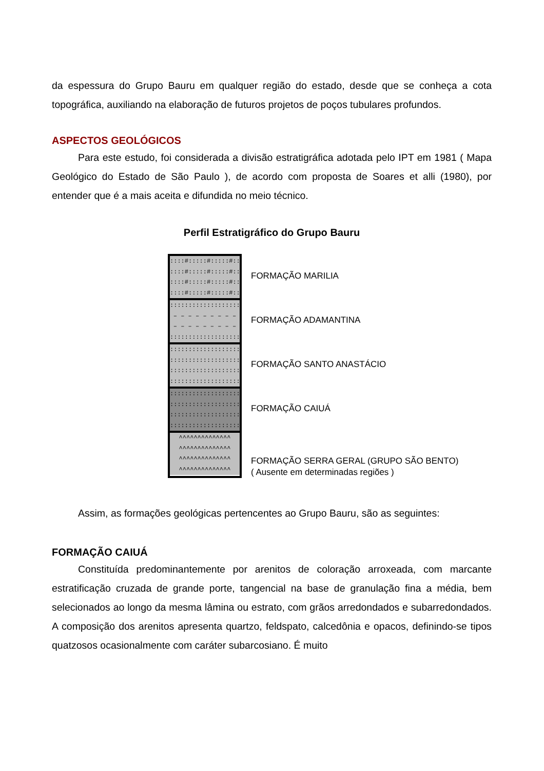da espessura do Grupo Bauru em qualquer região do estado, desde que se conheça a cota topográfica, auxiliando na elaboração de futuros projetos de poços tubulares profundos.
ASPECTOS GEOLÓGICOS
Para este estudo, foi considerada a divisão estratigráfica adotada pelo IPT em 1981 ( Mapa Geológico do Estado de São Paulo ), de acordo com proposta de Soares et alli (1980), por entender que é a mais aceita e difundida no meio técnico.
Perfil Estratigráfico do Grupo Bauru
::::#:::::#:::::#::::
::::#:::::#:::::#::::
::::#:::::#:::::#::::
::::#:::::#:::::#::::
:::::::::::::::::::::
– – – – – – – – –
– – – – – – – – –
:::::::::::::::::::::
:::::::::::::::::::::
:::::::::::::::::::::
:::::::::::::::::::::
:::::::::::::::::::::
:::::::::::::::::::::
:::::::::::::::::::::
:::::::::::::::::::::
:::::::::::::::::::::
^^^^^^^^^^^^^^
^^^^^^^^^^^^^^
^^^^^^^^^^^^^^
^^^^^^^^^^^^^^
FORMAÇÃO MARILIA
FORMAÇÃO ADAMANTINA
FORMAÇÃO SANTO ANASTÁCIO
FORMAÇÃO CAIUÁ
FORMAÇÃO SERRA GERAL (GRUPO SÃO BENTO)
( Ausente em determinadas regiões )
Assim, as formações geológicas pertencentes ao Grupo Bauru, são as seguintes:
FORMAÇÃO CAIUÁ
Constituída predominantemente por arenitos de coloração arroxeada, com marcante estratificação cruzada de grande porte, tangencial na base de granulação fina a média, bem selecionados ao longo da mesma lâmina ou estrato, com grãos arredondados e subarredondados. A composição dos arenitos apresenta quartzo, feldspato, calcedônia e opacos, definindo-se tipos quatzosos ocasionalmente com caráter subarcosiano. É muito